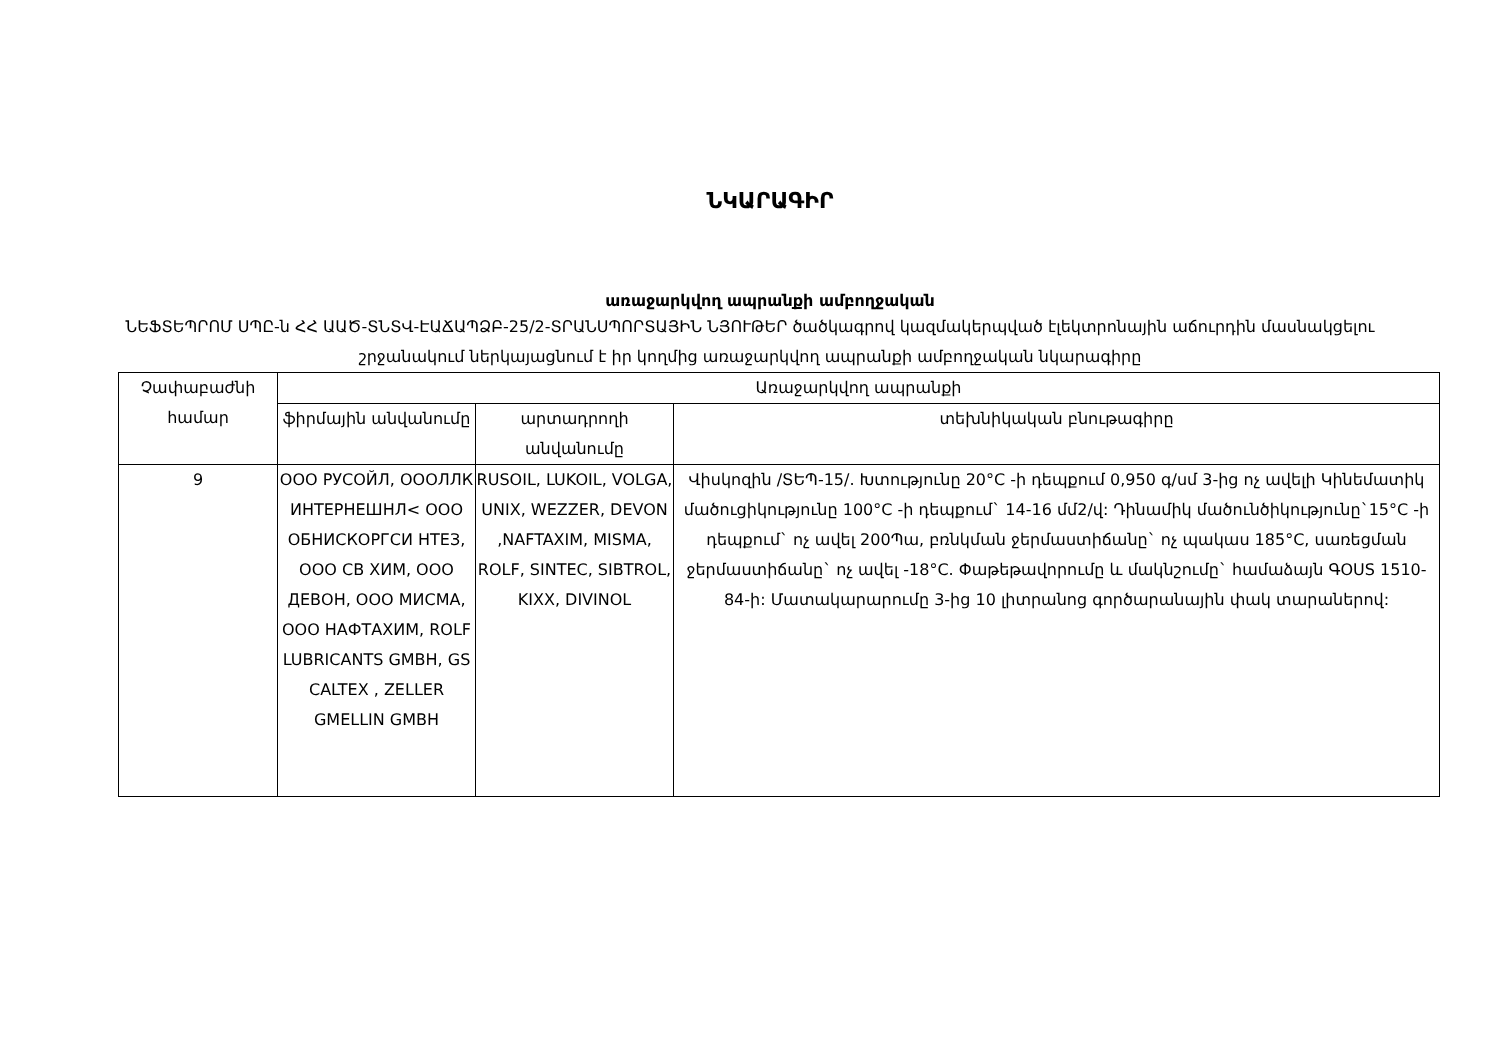ՆԿԱՐԱԳԻՐ
առաջարկվող ապրանքի ամբողջական
ՆԵՖՏԵՊՐՈՄ ՍՊԸ-ն ՀՀ ԱԱԾ-ՏՆՏՎ-ԷԱՃԱՊՁԲ-25/2-ՏՐԱՆՍՊՈՐՏԱՅԻՆ ՆՅՈՒԹԵՐ ծածկագրով կազմակերպված էլեկտրոնային աճուրդին մասնակցելու շրջանակում ներկայացնում է իր կողմից առաջարկվող ապրանքի ամբողջական նկարագիրը
| Չափաբաժնի համար | Առաջարկվող ապրանքի | | |
| --- | --- | --- | --- |
| | ֆիրմային անվանումը | արտադրողի անվանումը | տեխնիկական բնութագիրը |
| 9 | ООО РУСОЙЛ, ОООЛЛК ИНТЕРНЕШНЛ< ООО ОБНИСКОРГСИ НТЕЗ, ООО СВ ХИМ, ООО ДЕВОН, ООО МИСМА, ООО НАФТАХИМ, ROLF LUBRICANTS GMBH, GS CALTEX , ZELLER GMELLIN GMBH | RUSOIL, LUKOIL, VOLGA, UNIX, WEZZER, DEVON ,NAFTAXIM, MISMA, ROLF, SINTEC, SIBTROL, KIXX, DIVINOL | Վիսկոզին /ՏԵՊ-15/. Խտությունը 20°C -ի դեպքում 0,950 գ/սմ 3-ից ոչ ավելի Կինեմատիկ մածուցիկությունը 100°C -ի դեպքում` 14-16 մմ2/վ: Դինամիկ մածունծիկությունը`15°C -ի դեպքում` ոչ ավել 200Պա, բռնկման ջերմաստիճանը` ոչ պակաս 185°C, սառեցման ջերմաստիճանը` ոչ ավել -18°C. Փաթեթավորումը և մակնշումը` համաձայն ԳOUS 1510-84-ի: Մատակարարումը 3-ից 10 լիտրանոց գործարանային փակ տարաներով: |